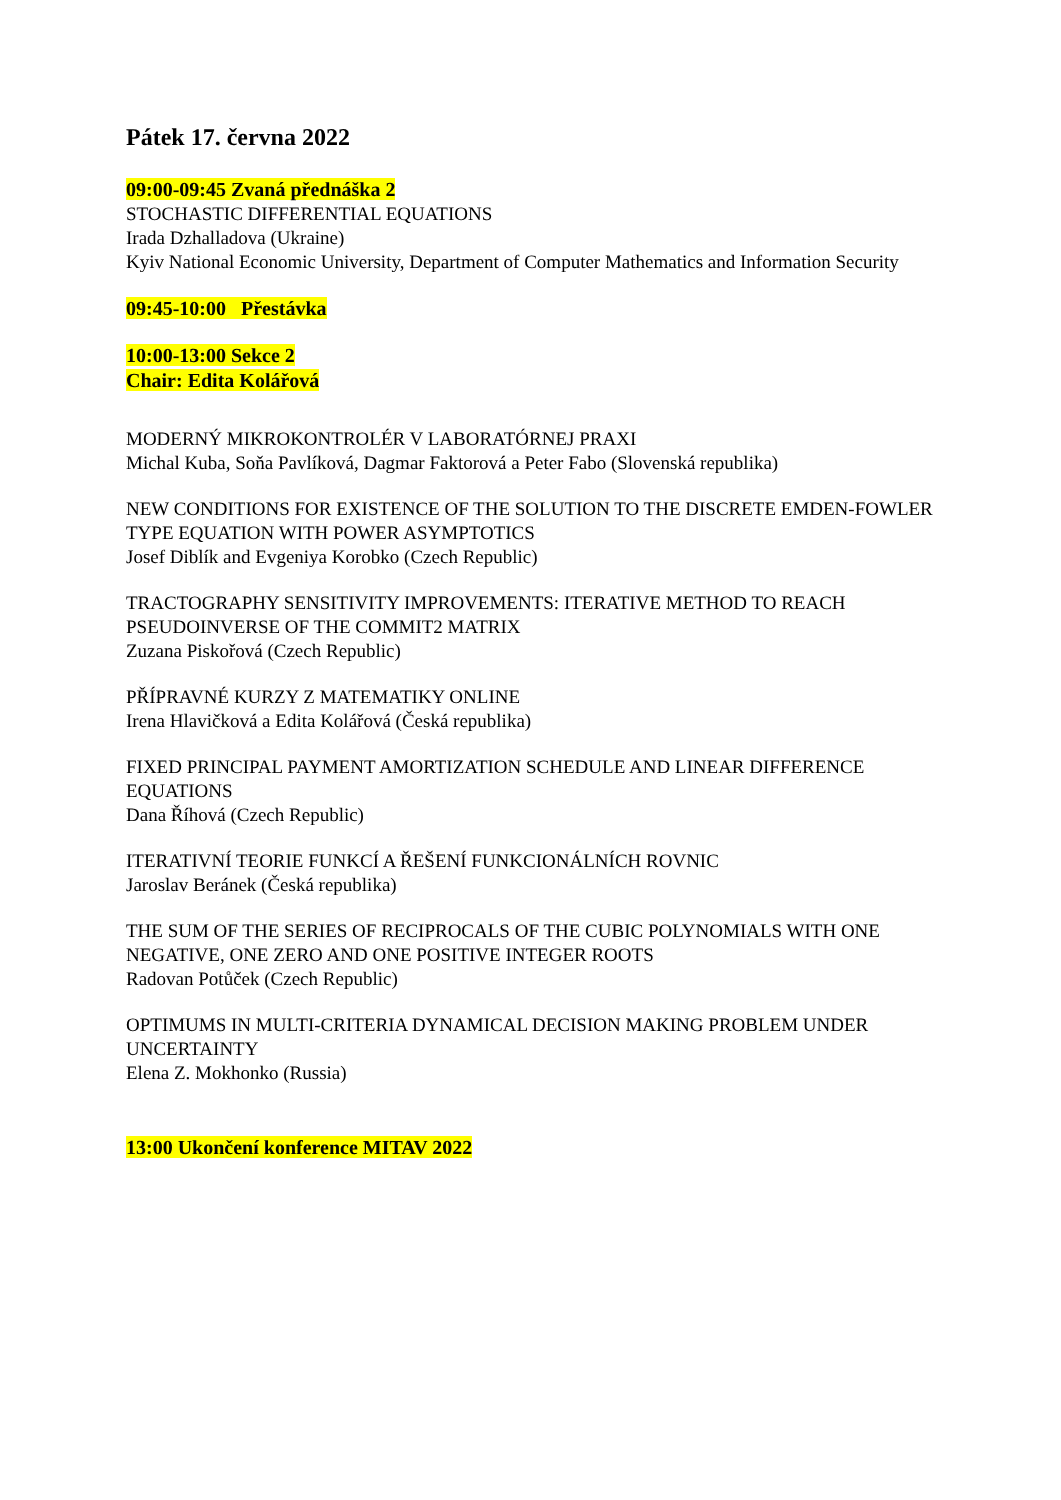Pátek 17. června 2022
09:00-09:45 Zvaná přednáška 2
STOCHASTIC DIFFERENTIAL EQUATIONS
Irada Dzhalladova (Ukraine)
Kyiv National Economic University, Department of Computer Mathematics and Information Security
09:45-10:00 Přestávka
10:00-13:00 Sekce 2
Chair: Edita Kolářová
MODERNÝ MIKROKONTROLÉR V LABORATÓRNEJ PRAXI
Michal Kuba, Soňa Pavlíková, Dagmar Faktorová a Peter Fabo (Slovenská republika)
NEW CONDITIONS FOR EXISTENCE OF THE SOLUTION TO THE DISCRETE EMDEN-FOWLER TYPE EQUATION WITH POWER ASYMPTOTICS
Josef Diblík and Evgeniya Korobko (Czech Republic)
TRACTOGRAPHY SENSITIVITY IMPROVEMENTS: ITERATIVE METHOD TO REACH PSEUDOINVERSE OF THE COMMIT2 MATRIX
Zuzana Piskořová (Czech Republic)
PŘÍPRAVNÉ KURZY Z MATEMATIKY ONLINE
Irena Hlavičková a Edita Kolářová (Česká republika)
FIXED PRINCIPAL PAYMENT AMORTIZATION SCHEDULE AND LINEAR DIFFERENCE EQUATIONS
Dana Říhová (Czech Republic)
ITERATIVNÍ TEORIE FUNKCÍ A ŘEŠENÍ FUNKCIONÁLNÍCH ROVNIC
Jaroslav Beránek (Česká republika)
THE SUM OF THE SERIES OF RECIPROCALS OF THE CUBIC POLYNOMIALS WITH ONE NEGATIVE, ONE ZERO AND ONE POSITIVE INTEGER ROOTS
Radovan Potůček (Czech Republic)
OPTIMUMS IN MULTI-CRITERIA DYNAMICAL DECISION MAKING PROBLEM UNDER UNCERTAINTY
Elena Z. Mokhonko (Russia)
13:00 Ukončení konference MITAV 2022